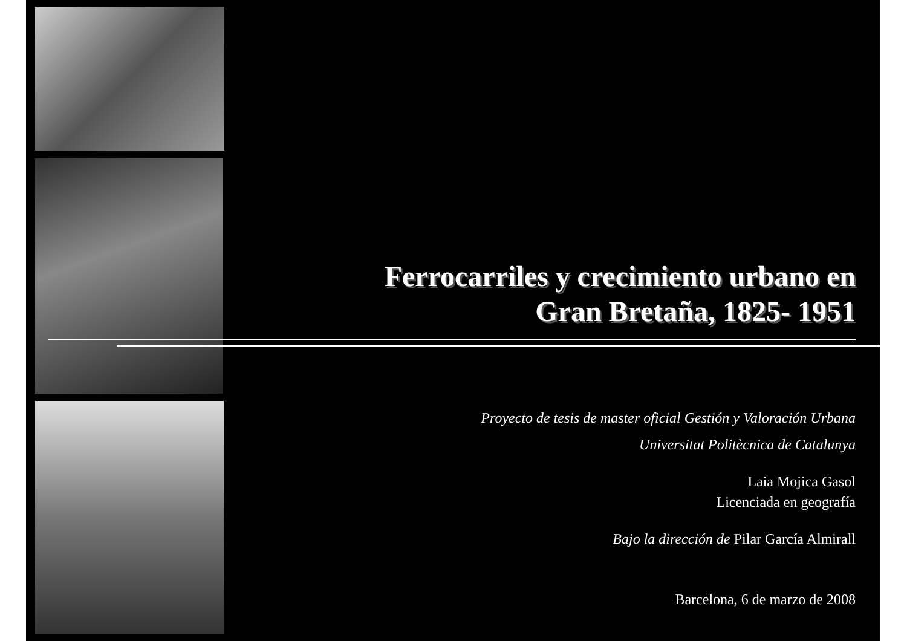Ferrocarriles y crecimiento urbano en
Gran Bretaña, 1825- 1951
Proyecto de tesis de master oficial Gestión y Valoración Urbana
Universitat Politècnica de Catalunya
Laia Mojica Gasol
Licenciada en geografía
Bajo la dirección de Pilar García Almirall
Barcelona, 6 de marzo de 2008